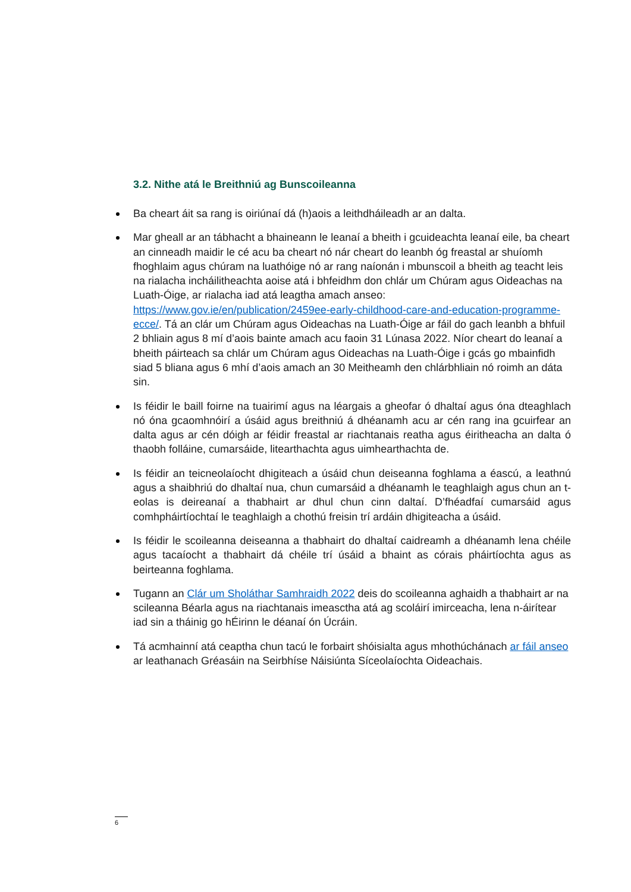3.2. Nithe atá le Breithniú ag Bunscoileanna
Ba cheart áit sa rang is oiriúnaí dá (h)aois a leithdháileadh ar an dalta.
Mar gheall ar an tábhacht a bhaineann le leanaí a bheith i gcuideachta leanaí eile, ba cheart an cinneadh maidir le cé acu ba cheart nó nár cheart do leanbh óg freastal ar shuíomh fhoghlaim agus chúram na luathóige nó ar rang naíonán i mbunscoil a bheith ag teacht leis na rialacha incháilitheachta aoise atá i bhfeidhm don chlár um Chúram agus Oideachas na Luath-Óige, ar rialacha iad atá leagtha amach anseo: https://www.gov.ie/en/publication/2459ee-early-childhood-care-and-education-programme-ecce/. Tá an clár um Chúram agus Oideachas na Luath-Óige ar fáil do gach leanbh a bhfuil 2 bhliain agus 8 mí d’aois bainte amach acu faoin 31 Lúnasa 2022. Níor cheart do leanaí a bheith páirteach sa chlár um Chúram agus Oideachas na Luath-Óige i gcás go mbainfidh siad 5 bliana agus 6 mhí d’aois amach an 30 Meitheamh den chlárbhliain nó roimh an dáta sin.
Is féidir le baill foirne na tuairimí agus na léargais a gheofar ó dhaltaí agus óna dteaghlach nó óna gcaomhnóirí a úsáid agus breithniú á dhéanamh acu ar cén rang ina gcuirfear an dalta agus ar cén dóigh ar féidir freastal ar riachtanais reatha agus éiritheacha an dalta ó thaobh folláine, cumarsáide, litearthachta agus uimhearthachta de.
Is féidir an teicneolaíocht dhigiteach a úsáid chun deiseanna foghlama a éascú, a leathnú agus a shaibhriú do dhaltaí nua, chun cumarsáid a dhéanamh le teaghlaigh agus chun an t-eolas is deireanaí a thabhairt ar dhul chun cinn daltaí. D’fhéadfaí cumarsáid agus comhpháirtíochtaí le teaghlaigh a chothú freisin trí ardáin dhigiteacha a úsáid.
Is féidir le scoileanna deiseanna a thabhairt do dhaltaí caidreamh a dhéanamh lena chéile agus tacaíocht a thabhairt dá chéile trí úsáid a bhaint as córais pháirtíochta agus as beirteanna foghlama.
Tugann an Clár um Sholáthar Samhraidh 2022 deis do scoileanna aghaidh a thabhairt ar na scileanna Béarla agus na riachtanais imeasctha atá ag scoláirí imirceacha, lena n-áirítear iad sin a tháinig go hÉirinn le déanaí ón Úcráin.
Tá acmhainní atá ceaptha chun tacú le forbairt shóisialta agus mhothúchánach ar fáil anseo ar leathanach Gréasáin na Seirbhíse Náisiúnta Síceolaíochta Oideachais.
6